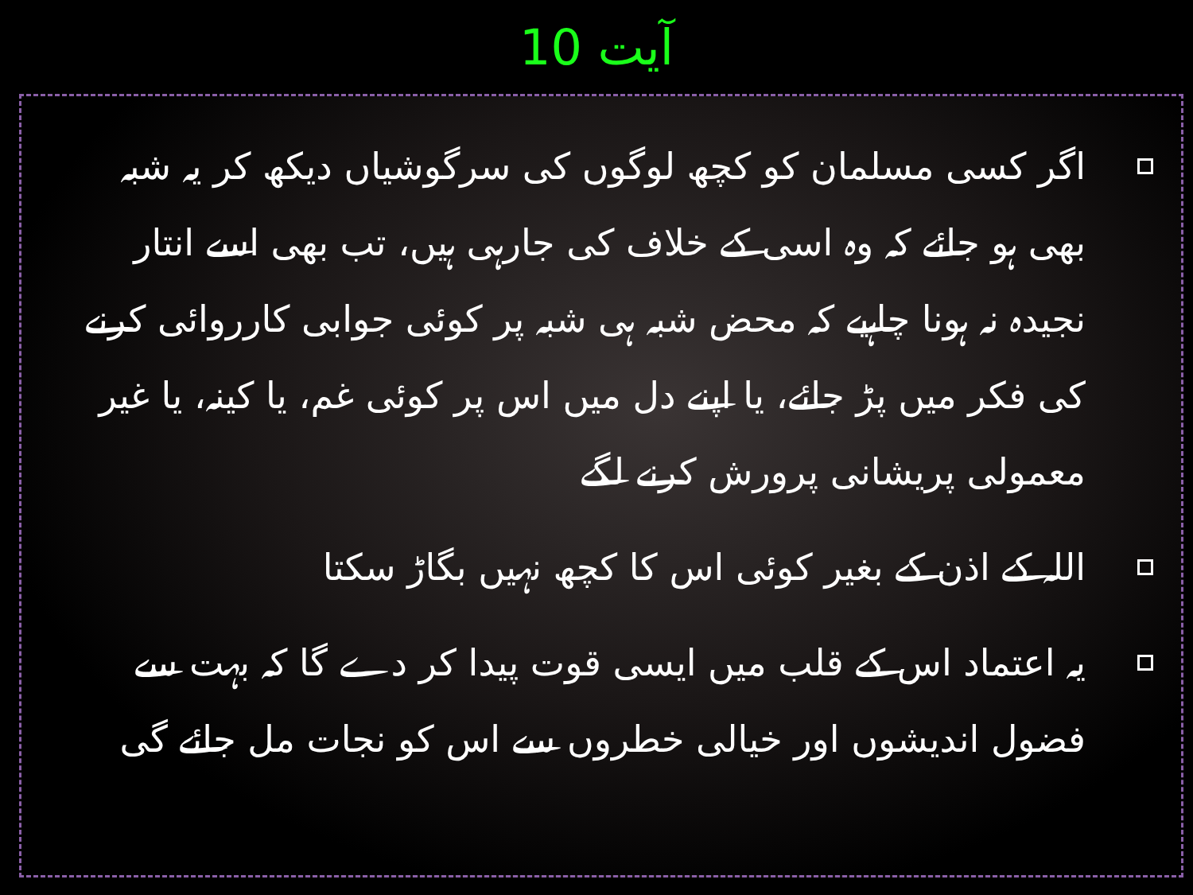آیت 10
اگر کسی مسلمان کو کچھ لوگوں کی سرگوشیاں دیکھ کر یہ شبہ بھی ہو جائے کہ وہ اسی کے خلاف کی جارہی ہیں، تب بھی اسے انتار نجیدہ نہ ہونا چاہیے کہ محض شبہ ہی شبہ پر کوئی جوابی کارروائی کرنے کی فکر میں پڑ جائے، یا اپنے دل میں اس پر کوئی غم، یا کینہ، یا غیر معمولی پریشانی پرورش کرنے لگے
اللہ کے اذن کے بغیر کوئی اس کا کچھ نہیں بگاڑ سکتا
یہ اعتماد اس کے قلب میں ایسی قوت پیدا کر دے گا کہ بہت سے فضول اندیشوں اور خیالی خطروں سے اس کو نجات مل جائے گی